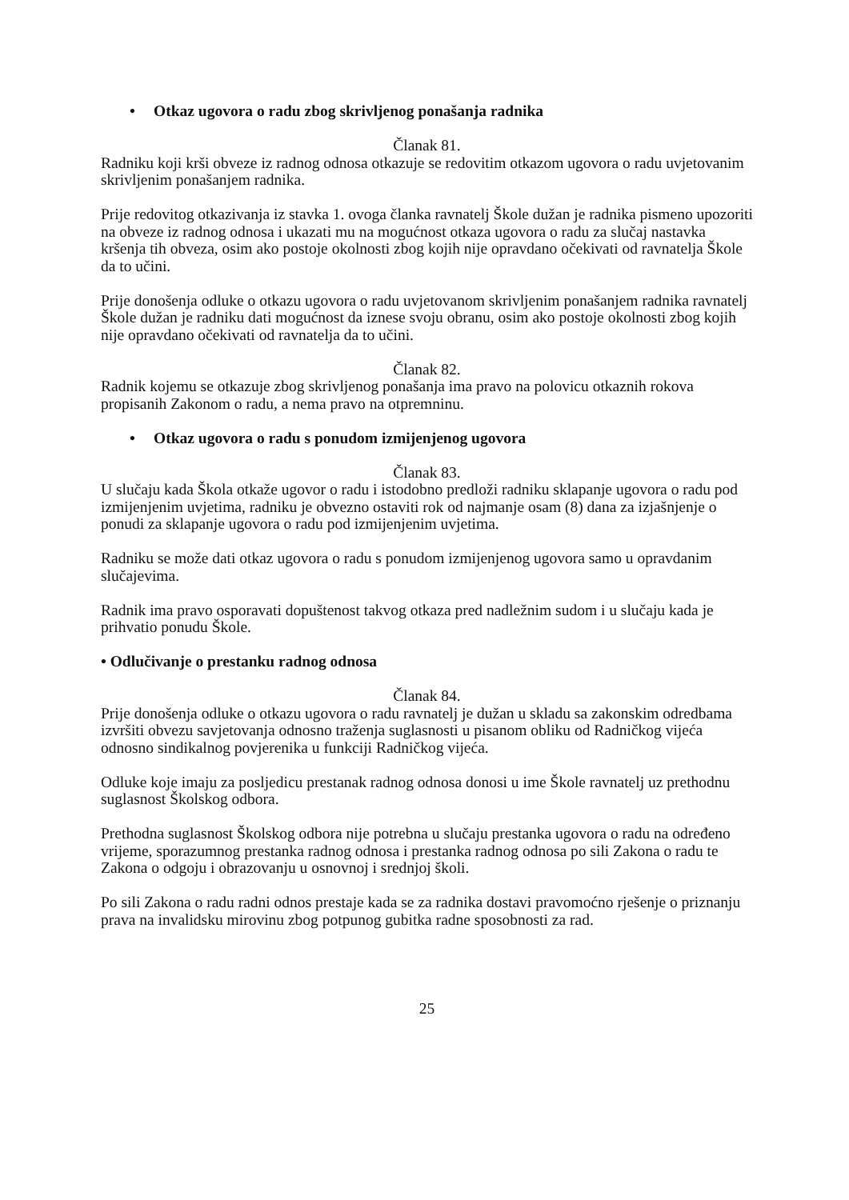• Otkaz ugovora o radu zbog skrivljenog ponašanja radnika
Članak 81.
Radniku koji krši obveze iz radnog odnosa otkazuje se redovitim otkazom ugovora o radu uvjetovanim skrivljenim ponašanjem radnika.
Prije redovitog otkazivanja iz stavka 1. ovoga članka ravnatelj Škole dužan je radnika pismeno upozoriti na obveze iz radnog odnosa i ukazati mu na mogućnost otkaza ugovora o radu za slučaj nastavka kršenja tih obveza, osim ako postoje okolnosti zbog kojih nije opravdano očekivati od ravnatelja Škole da to učini.
Prije donošenja odluke o otkazu ugovora o radu uvjetovanom skrivljenim ponašanjem radnika ravnatelj Škole dužan je radniku dati mogućnost da iznese svoju obranu, osim ako postoje okolnosti zbog kojih nije opravdano očekivati od ravnatelja da to učini.
Članak 82.
Radnik kojemu se otkazuje zbog skrivljenog ponašanja ima pravo na polovicu otkaznih rokova propisanih Zakonom o radu, a nema pravo na otpremninu.
• Otkaz ugovora o radu s ponudom izmijenjenog ugovora
Članak 83.
U slučaju kada Škola otkaže ugovor o radu i istodobno predloži radniku sklapanje ugovora o radu pod izmijenjenim uvjetima, radniku je obvezno ostaviti rok od najmanje osam (8) dana za izjašnjenje o ponudi za sklapanje ugovora o radu pod izmijenjenim uvjetima.
Radniku se može dati otkaz ugovora o radu s ponudom izmijenjenog ugovora samo u opravdanim slučajevima.
Radnik ima pravo osporavati dopuštenost takvog otkaza pred nadležnim sudom i u slučaju kada je prihvatio ponudu Škole.
• Odlučivanje o prestanku radnog odnosa
Članak 84.
Prije donošenja odluke o otkazu ugovora o radu ravnatelj je dužan u skladu sa zakonskim odredbama izvršiti obvezu savjetovanja odnosno traženja suglasnosti u pisanom obliku od Radničkog vijeća odnosno sindikalnog povjerenika u funkciji Radničkog vijeća.
Odluke koje imaju za posljedicu prestanak radnog odnosa donosi u ime Škole ravnatelj uz prethodnu suglasnost Školskog odbora.
Prethodna suglasnost Školskog odbora nije potrebna u slučaju prestanka ugovora o radu na određeno vrijeme, sporazumnog prestanka radnog odnosa i prestanka radnog odnosa po sili Zakona o radu te Zakona o odgoju i obrazovanju u osnovnoj i srednjoj školi.
Po sili Zakona o radu radni odnos prestaje kada se za radnika dostavi pravomoćno rješenje o priznanju prava na invalidsku mirovinu zbog potpunog gubitka radne sposobnosti za rad.
25